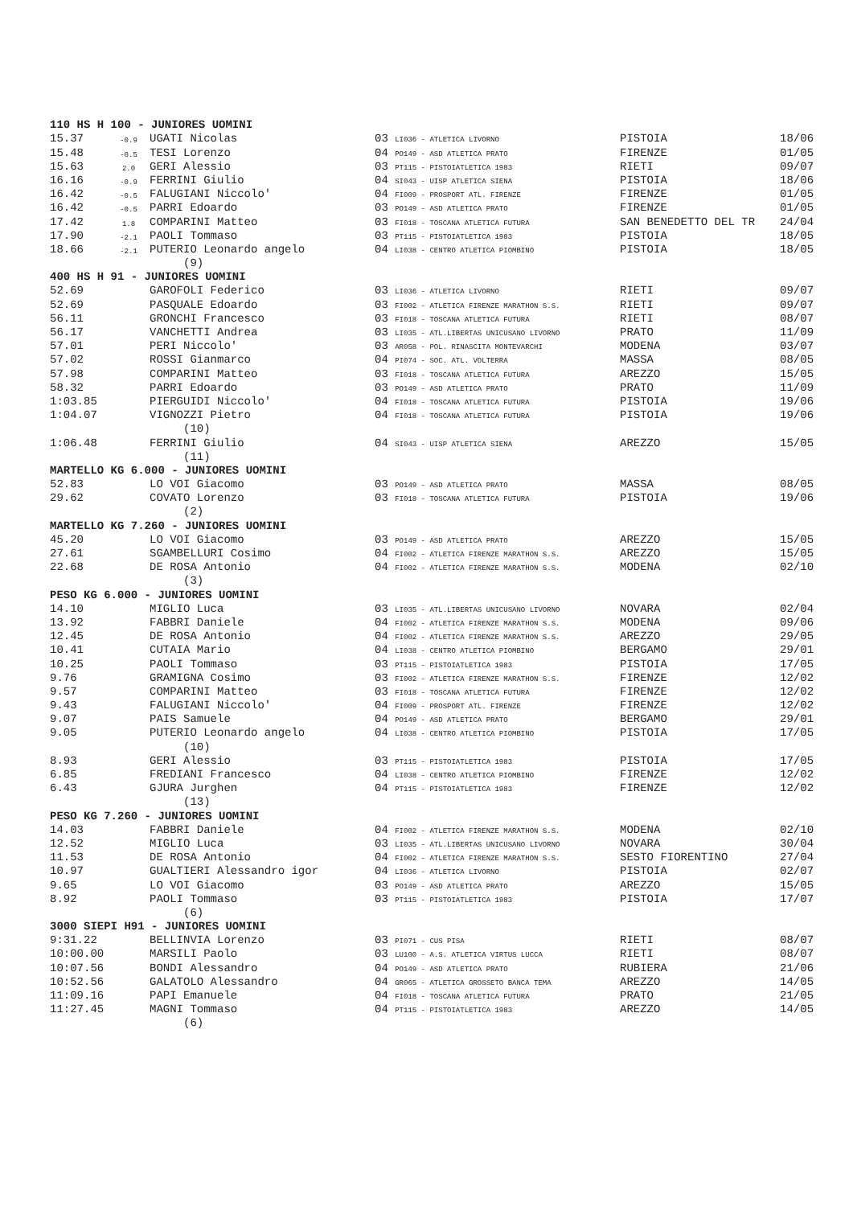| 110 HS H 100 - JUNIORES UOMINI | | | | | |
| 15.37 | -0.9 | UGATI Nicolas | 03 LI036 - ATLETICA LIVORNO | PISTOIA | 18/06 |
| 15.48 | -0.5 | TESI Lorenzo | 04 PO149 - ASD ATLETICA PRATO | FIRENZE | 01/05 |
| 15.63 | 2.0 | GERI Alessio | 03 PT115 - PISTOIATLETICA 1983 | RIETI | 09/07 |
| 16.16 | -0.9 | FERRINI Giulio | 04 SI043 - UISP ATLETICA SIENA | PISTOIA | 18/06 |
| 16.42 | -0.5 | FALUGIANI Niccolo' | 04 FI009 - PROSPORT ATL. FIRENZE | FIRENZE | 01/05 |
| 16.42 | -0.5 | PARRI Edoardo | 03 PO149 - ASD ATLETICA PRATO | FIRENZE | 01/05 |
| 17.42 | 1.8 | COMPARINI Matteo | 03 FI018 - TOSCANA ATLETICA FUTURA | SAN BENEDETTO DEL TR | 24/04 |
| 17.90 | -2.1 | PAOLI Tommaso | 03 PT115 - PISTOIATLETICA 1983 | PISTOIA | 18/05 |
| 18.66 | -2.1 | PUTERIO Leonardo angelo | 04 LI038 - CENTRO ATLETICA PIOMBINO | PISTOIA | 18/05 |
| | | (9) | | | |
| 400 HS H 91 - JUNIORES UOMINI | | | | | |
| 52.69 | | GAROFOLI Federico | 03 LI036 - ATLETICA LIVORNO | RIETI | 09/07 |
| 52.69 | | PASQUALE Edoardo | 03 FI002 - ATLETICA FIRENZE MARATHON S.S. | RIETI | 09/07 |
| 56.11 | | GRONCHI Francesco | 03 FI018 - TOSCANA ATLETICA FUTURA | RIETI | 08/07 |
| 56.17 | | VANCHETTI Andrea | 03 LI035 - ATL.LIBERTAS UNICUSANO LIVORNO | PRATO | 11/09 |
| 57.01 | | PERI Niccolo' | 03 AR058 - POL. RINASCITA MONTEVARCHI | MODENA | 03/07 |
| 57.02 | | ROSSI Gianmarco | 04 PI074 - SOC. ATL. VOLTERRA | MASSA | 08/05 |
| 57.98 | | COMPARINI Matteo | 03 FI018 - TOSCANA ATLETICA FUTURA | AREZZO | 15/05 |
| 58.32 | | PARRI Edoardo | 03 PO149 - ASD ATLETICA PRATO | PRATO | 11/09 |
| 1:03.85 | | PIERGUIDI Niccolo' | 04 FI018 - TOSCANA ATLETICA FUTURA | PISTOIA | 19/06 |
| 1:04.07 | | VIGNOZZI Pietro | 04 FI018 - TOSCANA ATLETICA FUTURA | PISTOIA | 19/06 |
| | | (10) | | | |
| 1:06.48 | | FERRINI Giulio | 04 SI043 - UISP ATLETICA SIENA | AREZZO | 15/05 |
| | | (11) | | | |
| MARTELLO KG 6.000 - JUNIORES UOMINI | | | | | |
| 52.83 | | LO VOI Giacomo | 03 PO149 - ASD ATLETICA PRATO | MASSA | 08/05 |
| 29.62 | | COVATO Lorenzo | 03 FI018 - TOSCANA ATLETICA FUTURA | PISTOIA | 19/06 |
| | | (2) | | | |
| MARTELLO KG 7.260 - JUNIORES UOMINI | | | | | |
| 45.20 | | LO VOI Giacomo | 03 PO149 - ASD ATLETICA PRATO | AREZZO | 15/05 |
| 27.61 | | SGAMBELLURI Cosimo | 04 FI002 - ATLETICA FIRENZE MARATHON S.S. | AREZZO | 15/05 |
| 22.68 | | DE ROSA Antonio | 04 FI002 - ATLETICA FIRENZE MARATHON S.S. | MODENA | 02/10 |
| | | (3) | | | |
| PESO KG 6.000 - JUNIORES UOMINI | | | | | |
| 14.10 | | MIGLIO Luca | 03 LI035 - ATL.LIBERTAS UNICUSANO LIVORNO | NOVARA | 02/04 |
| 13.92 | | FABBRI Daniele | 04 FI002 - ATLETICA FIRENZE MARATHON S.S. | MODENA | 09/06 |
| 12.45 | | DE ROSA Antonio | 04 FI002 - ATLETICA FIRENZE MARATHON S.S. | AREZZO | 29/05 |
| 10.41 | | CUTAIA Mario | 04 LI038 - CENTRO ATLETICA PIOMBINO | BERGAMO | 29/01 |
| 10.25 | | PAOLI Tommaso | 03 PT115 - PISTOIATLETICA 1983 | PISTOIA | 17/05 |
| 9.76 | | GRAMIGNA Cosimo | 03 FI002 - ATLETICA FIRENZE MARATHON S.S. | FIRENZE | 12/02 |
| 9.57 | | COMPARINI Matteo | 03 FI018 - TOSCANA ATLETICA FUTURA | FIRENZE | 12/02 |
| 9.43 | | FALUGIANI Niccolo' | 04 FI009 - PROSPORT ATL. FIRENZE | FIRENZE | 12/02 |
| 9.07 | | PAIS Samuele | 04 PO149 - ASD ATLETICA PRATO | BERGAMO | 29/01 |
| 9.05 | | PUTERIO Leonardo angelo | 04 LI038 - CENTRO ATLETICA PIOMBINO | PISTOIA | 17/05 |
| | | (10) | | | |
| 8.93 | | GERI Alessio | 03 PT115 - PISTOIATLETICA 1983 | PISTOIA | 17/05 |
| 6.85 | | FREDIANI Francesco | 04 LI038 - CENTRO ATLETICA PIOMBINO | FIRENZE | 12/02 |
| 6.43 | | GJURA Jurghen | 04 PT115 - PISTOIATLETICA 1983 | FIRENZE | 12/02 |
| | | (13) | | | |
| PESO KG 7.260 - JUNIORES UOMINI | | | | | |
| 14.03 | | FABBRI Daniele | 04 FI002 - ATLETICA FIRENZE MARATHON S.S. | MODENA | 02/10 |
| 12.52 | | MIGLIO Luca | 03 LI035 - ATL.LIBERTAS UNICUSANO LIVORNO | NOVARA | 30/04 |
| 11.53 | | DE ROSA Antonio | 04 FI002 - ATLETICA FIRENZE MARATHON S.S. | SESTO FIORENTINO | 27/04 |
| 10.97 | | GUALTIERI Alessandro igor | 04 LI036 - ATLETICA LIVORNO | PISTOIA | 02/07 |
| 9.65 | | LO VOI Giacomo | 03 PO149 - ASD ATLETICA PRATO | AREZZO | 15/05 |
| 8.92 | | PAOLI Tommaso | 03 PT115 - PISTOIATLETICA 1983 | PISTOIA | 17/07 |
| | | (6) | | | |
| 3000 SIEPI H91 - JUNIORES UOMINI | | | | | |
| 9:31.22 | | BELLINVIA Lorenzo | 03 PI071 - CUS PISA | RIETI | 08/07 |
| 10:00.00 | | MARSILI Paolo | 03 LU100 - A.S. ATLETICA VIRTUS LUCCA | RIETI | 08/07 |
| 10:07.56 | | BONDI Alessandro | 04 PO149 - ASD ATLETICA PRATO | RUBIERA | 21/06 |
| 10:52.56 | | GALATOLO Alessandro | 04 GR065 - ATLETICA GROSSETO BANCA TEMA | AREZZO | 14/05 |
| 11:09.16 | | PAPI Emanuele | 04 FI018 - TOSCANA ATLETICA FUTURA | PRATO | 21/05 |
| 11:27.45 | | MAGNI Tommaso | 04 PT115 - PISTOIATLETICA 1983 | AREZZO | 14/05 |
| | | (6) | | | |